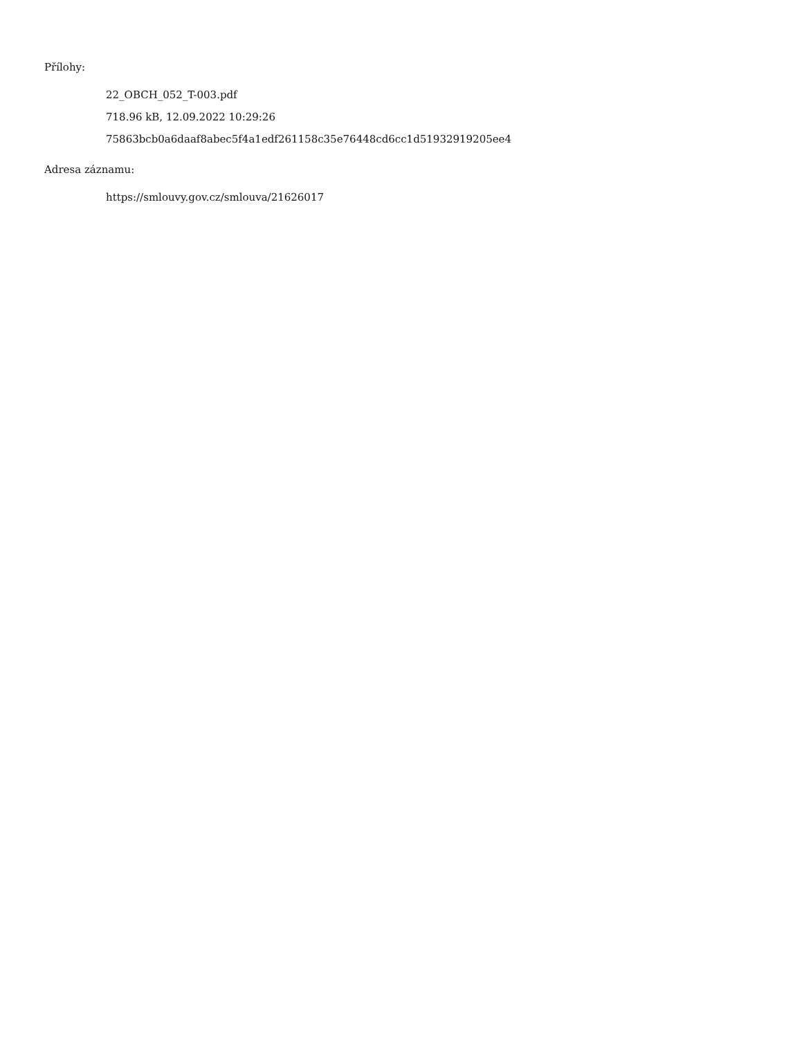Přílohy:
22_OBCH_052_T-003.pdf
718.96 kB, 12.09.2022 10:29:26
75863bcb0a6daaf8abec5f4a1edf261158c35e76448cd6cc1d51932919205ee4
Adresa záznamu:
https://smlouvy.gov.cz/smlouva/21626017